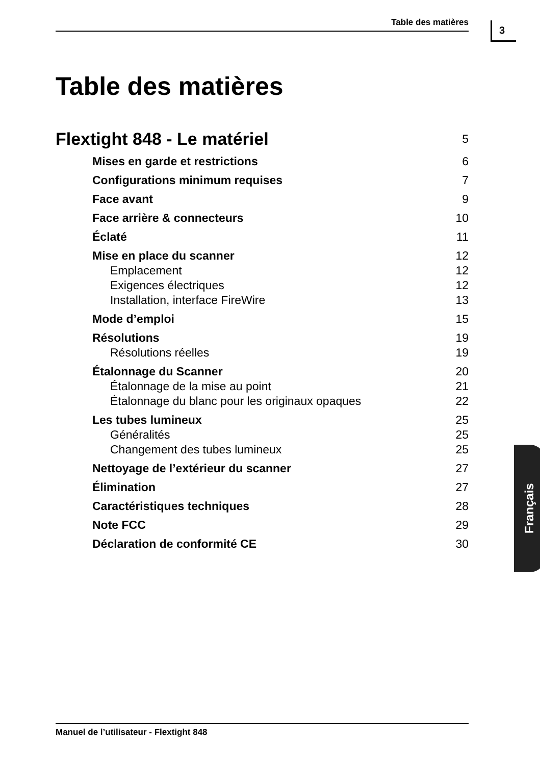Table des matières 3
Table des matières
Flextight 848 - Le matériel 5
Mises en garde et restrictions 6
Configurations minimum requises 7
Face avant 9
Face arrière & connecteurs 10
Éclaté 11
Mise en place du scanner 12
Emplacement 12
Exigences électriques 12
Installation, interface FireWire 13
Mode d’emploi 15
Résolutions 19
Résolutions réelles 19
Étalonnage du Scanner 20
Étalonnage de la mise au point 21
Étalonnage du blanc pour les originaux opaques 22
Les tubes lumineux 25
Généralités 25
Changement des tubes lumineux 25
Nettoyage de l’extérieur du scanner 27
Élimination 27
Caractéristiques techniques 28
Note FCC 29
Déclaration de conformité CE 30
Français
Manuel de l’utilisateur - Flextight 848